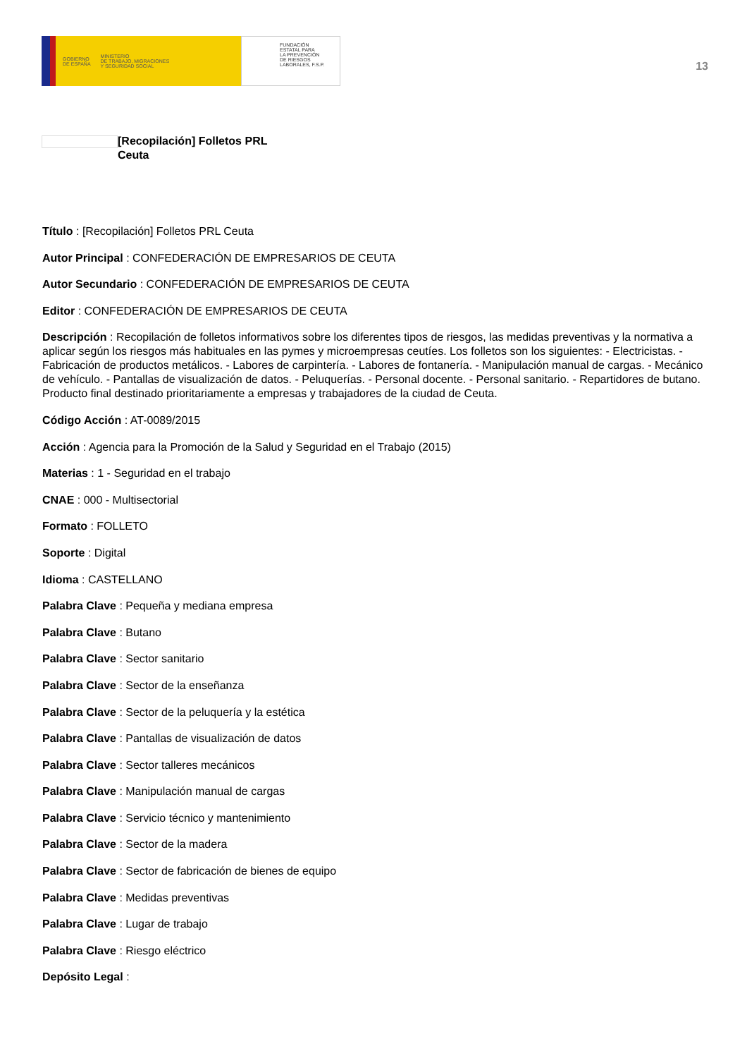GOBIERNO
DE ESPAÑA MINISTERIO
DE TRABAJO, MIGRACIONES
Y SEGURIDAD SOCIAL
FUNDACIÓN
ESTATAL PARA
LA PREVENCIÓN
DE RIESGOS
LABORALES, F.S.P.
13
[Recopilación] Folletos PRL
Ceuta
Título : [Recopilación] Folletos PRL Ceuta
Autor Principal : CONFEDERACIÓN DE EMPRESARIOS DE CEUTA
Autor Secundario : CONFEDERACIÓN DE EMPRESARIOS DE CEUTA
Editor : CONFEDERACIÓN DE EMPRESARIOS DE CEUTA
Descripción : Recopilación de folletos informativos sobre los diferentes tipos de riesgos, las medidas preventivas y la normativa a aplicar según los riesgos más habituales en las pymes y microempresas ceutíes. Los folletos son los siguientes: - Electricistas. - Fabricación de productos metálicos. - Labores de carpintería. - Labores de fontanería. - Manipulación manual de cargas. - Mecánico de vehículo. - Pantallas de visualización de datos. - Peluquerías. - Personal docente. - Personal sanitario. - Repartidores de butano. Producto final destinado prioritariamente a empresas y trabajadores de la ciudad de Ceuta.
Código Acción : AT-0089/2015
Acción : Agencia para la Promoción de la Salud y Seguridad en el Trabajo (2015)
Materias : 1 - Seguridad en el trabajo
CNAE : 000 - Multisectorial
Formato : FOLLETO
Soporte : Digital
Idioma : CASTELLANO
Palabra Clave : Pequeña y mediana empresa
Palabra Clave : Butano
Palabra Clave : Sector sanitario
Palabra Clave : Sector de la enseñanza
Palabra Clave : Sector de la peluquería y la estética
Palabra Clave : Pantallas de visualización de datos
Palabra Clave : Sector talleres mecánicos
Palabra Clave : Manipulación manual de cargas
Palabra Clave : Servicio técnico y mantenimiento
Palabra Clave : Sector de la madera
Palabra Clave : Sector de fabricación de bienes de equipo
Palabra Clave : Medidas preventivas
Palabra Clave : Lugar de trabajo
Palabra Clave : Riesgo eléctrico
Depósito Legal :